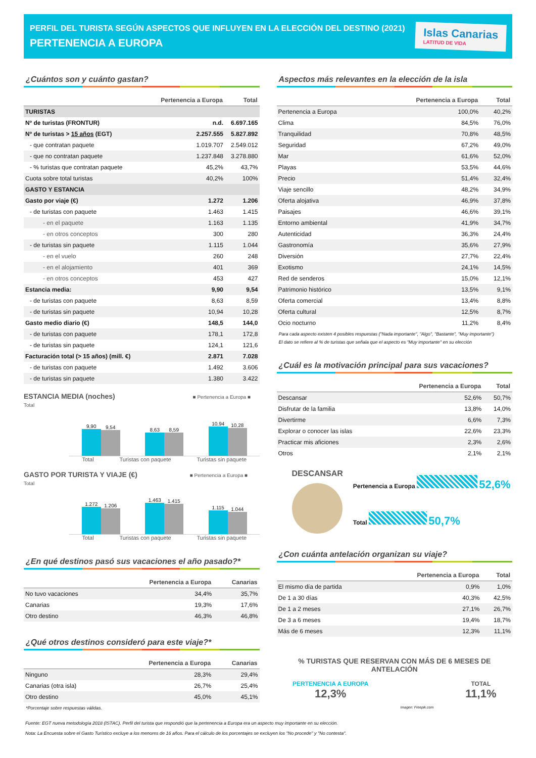PERFIL DEL TURISTA SEGÚN ASPECTOS QUE INFLUYEN EN LA ELECCIÓN DEL DESTINO (2021)
PERTENENCIA A EUROPA
Islas Canarias
LATITUD DE VIDA
¿Cuántos son y cuánto gastan?
| | Pertenencia a Europa | Total |
| --- | --- | --- |
| TURISTAS | | |
| Nº de turistas (FRONTUR) | n.d. | 6.697.165 |
| Nº de turistas > 15 años (EGT) | 2.257.555 | 5.827.892 |
| - que contratan paquete | 1.019.707 | 2.549.012 |
| - que no contratan paquete | 1.237.848 | 3.278.880 |
| - % turistas que contratan paquete | 45,2% | 43,7% |
| Cuota sobre total turistas | 40,2% | 100% |
| GASTO Y ESTANCIA | | |
| Gasto por viaje (€) | 1.272 | 1.206 |
| - de turistas con paquete | 1.463 | 1.415 |
| - en el paquete | 1.163 | 1.135 |
| - en otros conceptos | 300 | 280 |
| - de turistas sin paquete | 1.115 | 1.044 |
| - en el vuelo | 260 | 248 |
| - en el alojamiento | 401 | 369 |
| - en otros conceptos | 453 | 427 |
| Estancia media: | 9,90 | 9,54 |
| - de turistas con paquete | 8,63 | 8,59 |
| - de turistas sin paquete | 10,94 | 10,28 |
| Gasto medio diario (€) | 148,5 | 144,0 |
| - de turistas con paquete | 178,1 | 172,8 |
| - de turistas sin paquete | 124,1 | 121,6 |
| Facturación total (> 15 años) (mill. €) | 2.871 | 7.028 |
| - de turistas con paquete | 1.492 | 3.606 |
| - de turistas sin paquete | 1.380 | 3.422 |
ESTANCIA MEDIA (noches) ■ Pertenencia a Europa ■ Total
9,90
9,54
8,63
8,59
10,94
10,28
Total Turistas con paquete Turistas sin paquete
GASTO POR TURISTA Y VIAJE (€) ■ Pertenencia a Europa ■ Total
1.272
1.206
1.463
1.415
1.115
1.044
Total Turistas con paquete Turistas sin paquete
¿En qué destinos pasó sus vacaciones el año pasado?*
| | Pertenencia a Europa | Canarias |
| --- | --- | --- |
| No tuvo vacaciones | 34,4% | 35,7% |
| Canarias | 19,3% | 17,6% |
| Otro destino | 46,3% | 46,8% |
¿Qué otros destinos consideró para este viaje?*
| | Pertenencia a Europa | Canarias |
| --- | --- | --- |
| Ninguno | 28,3% | 29,4% |
| Canarias (otra isla) | 26,7% | 25,4% |
| Otro destino | 45,0% | 45,1% |
*Porcentaje sobre respuestas válidas.
Aspectos más relevantes en la elección de la isla
| | Pertenencia a Europa | Total |
| --- | --- | --- |
| Pertenencia a Europa | 100,0% | 40,2% |
| Clima | 84,5% | 76,0% |
| Tranquilidad | 70,8% | 48,5% |
| Seguridad | 67,2% | 49,0% |
| Mar | 61,6% | 52,0% |
| Playas | 53,5% | 44,6% |
| Precio | 51,4% | 32,4% |
| Viaje sencillo | 48,2% | 34,9% |
| Oferta alojativa | 46,9% | 37,8% |
| Paisajes | 46,6% | 39,1% |
| Entorno ambiental | 41,9% | 34,7% |
| Autenticidad | 36,3% | 24,4% |
| Gastronomía | 35,6% | 27,9% |
| Diversión | 27,7% | 22,4% |
| Exotismo | 24,1% | 14,5% |
| Red de senderos | 15,0% | 12,1% |
| Patrimonio histórico | 13,5% | 9,1% |
| Oferta comercial | 13,4% | 8,8% |
| Oferta cultural | 12,5% | 8,7% |
| Ocio nocturno | 11,2% | 8,4% |
Para cada aspecto existen 4 posibles respuestas ("Nada importante", "Algo", "Bastante", "Muy importante")
El dato se refiere al % de turistas que señala que el aspecto es "Muy importante" en su elección
¿Cuál es la motivación principal para sus vacaciones?
| | Pertenencia a Europa | Total |
| --- | --- | --- |
| Descansar | 52,6% | 50,7% |
| Disfrutar de la familia | 13,8% | 14,0% |
| Divertirme | 6,6% | 7,3% |
| Explorar o conocer las islas | 22,6% | 23,3% |
| Practicar mis aficiones | 2,3% | 2,6% |
| Otros | 2,1% | 2,1% |
DESCANSAR
Pertenencia a Europa 52,6%
Total 50,7%
¿Con cuánta antelación organizan su viaje?
| | Pertenencia a Europa | Total |
| --- | --- | --- |
| El mismo día de partida | 0,9% | 1,0% |
| De 1 a 30 días | 40,3% | 42,5% |
| De 1 a 2 meses | 27,1% | 26,7% |
| De 3 a 6 meses | 19,4% | 18,7% |
| Más de 6 meses | 12,3% | 11,1% |
% TURISTAS QUE RESERVAN CON MÁS DE 6 MESES DE ANTELACIÓN
PERTENENCIA A EUROPA
12,3%
Imagen: Freepik.com
TOTAL
11,1%
Fuente: EGT nueva metodología 2018 (ISTAC). Perfil del turista que respondió que la pertenencia a Europa era un aspecto muy importante en su elección.
Nota: La Encuesta sobre el Gasto Turístico excluye a los menores de 16 años. Para el cálculo de los porcentajes se excluyen los "No procede" y "No contesta".